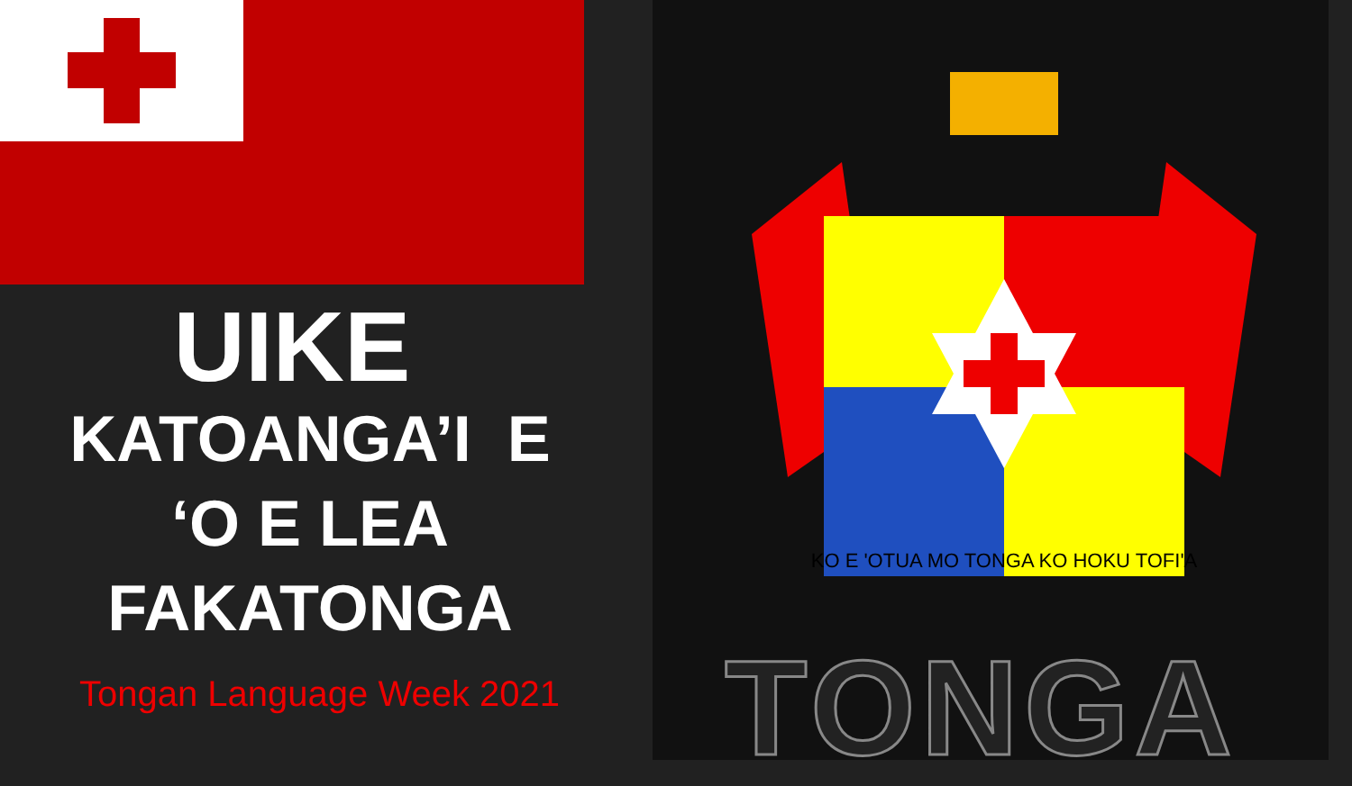UIKE
KATOANGA’I E
‘O E LEA
FAKATONGA
Tongan Language Week 2021
KO E 'OTUA MO TONGA KO HOKU TOFI'A
TONGA